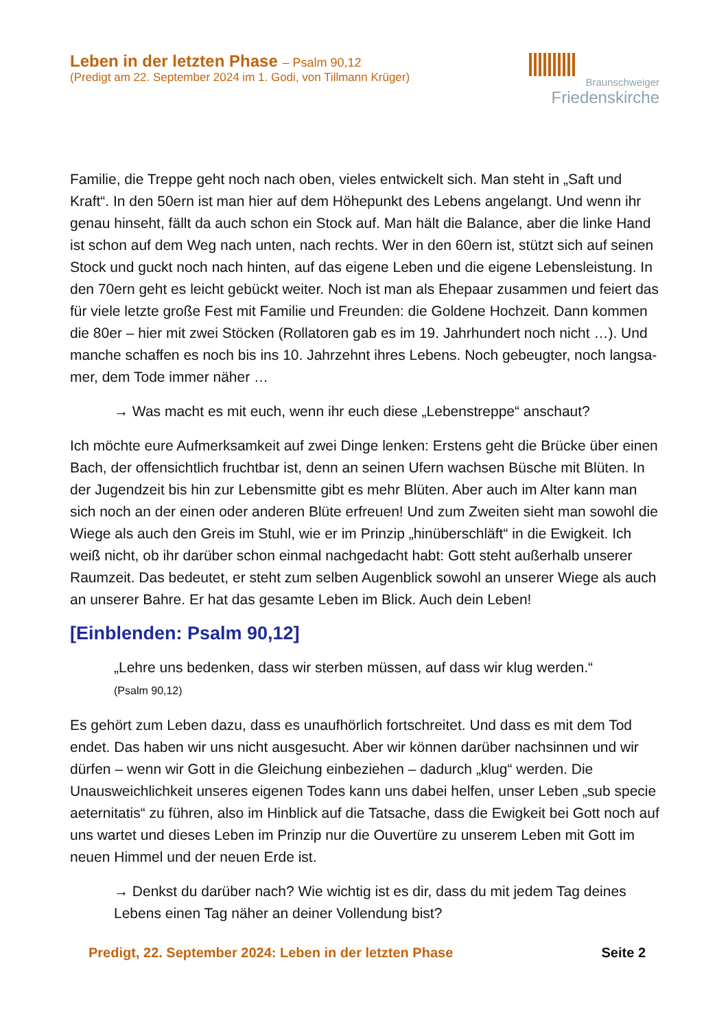Leben in der letzten Phase – Psalm 90,12
(Predigt am 22. September 2024 im 1. Godi, von Tillmann Krüger)
Braunschweiger
Friedenskirche
Familie, die Treppe geht noch nach oben, vieles entwickelt sich. Man steht in „Saft und Kraft“. In den 50ern ist man hier auf dem Höhepunkt des Lebens angelangt. Und wenn ihr genau hinseht, fällt da auch schon ein Stock auf. Man hält die Balan­ce, aber die linke Hand ist schon auf dem Weg nach unten, nach rechts. Wer in den 60ern ist, stützt sich auf seinen Stock und guckt noch nach hinten, auf das eigene Leben und die eigene Lebensleistung. In den 70ern geht es leicht gebückt weiter. Noch ist man als Ehepaar zusammen und feiert das für viele letzte große Fest mit Familie und Freunden: die Goldene Hochzeit. Dann kommen die 80er – hier mit zwei Stöcken (Rollatoren gab es im 19. Jahrhundert noch nicht …). Und manche schaffen es noch bis ins 10. Jahrzehnt ihres Lebens. Noch gebeugter, noch langsa­mer, dem Tode immer näher …
→ Was macht es mit euch, wenn ihr euch diese „Lebenstreppe“ anschaut?
Ich möchte eure Aufmerksamkeit auf zwei Dinge lenken: Erstens geht die Brücke über einen Bach, der offensichtlich fruchtbar ist, denn an seinen Ufern wachsen Bü­sche mit Blüten. In der Jugendzeit bis hin zur Lebensmitte gibt es mehr Blüten. Aber auch im Alter kann man sich noch an der einen oder anderen Blüte erfreuen! Und zum Zweiten sieht man sowohl die Wiege als auch den Greis im Stuhl, wie er im Prinzip „hinüberschläft“ in die Ewigkeit. Ich weiß nicht, ob ihr darüber schon ein­mal nachgedacht habt: Gott steht außerhalb unserer Raumzeit. Das bedeutet, er steht zum selben Augenblick sowohl an unserer Wiege als auch an unserer Bahre. Er hat das gesamte Leben im Blick. Auch dein Leben!
[Einblenden: Psalm 90,12]
„Lehre uns bedenken, dass wir sterben müssen, auf dass wir klug werden.“
(Psalm 90,12)
Es gehört zum Leben dazu, dass es unaufhörlich fortschreitet. Und dass es mit dem Tod endet. Das haben wir uns nicht ausgesucht. Aber wir können darüber nachsinnen und wir dürfen – wenn wir Gott in die Gleichung einbeziehen – dadurch „klug“ werden. Die Unausweichlichkeit unseres eigenen Todes kann uns dabei hel­fen, unser Leben „sub specie aeternitatis“ zu führen, also im Hinblick auf die Tatsa­che, dass die Ewigkeit bei Gott noch auf uns wartet und dieses Leben im Prinzip nur die Ouvertüre zu unserem Leben mit Gott im neuen Himmel und der neuen Erde ist.
→ Denkst du darüber nach? Wie wichtig ist es dir, dass du mit jedem Tag deines Lebens einen Tag näher an deiner Vollendung bist?
Predigt, 22. September 2024: Leben in der letzten Phase Seite 2